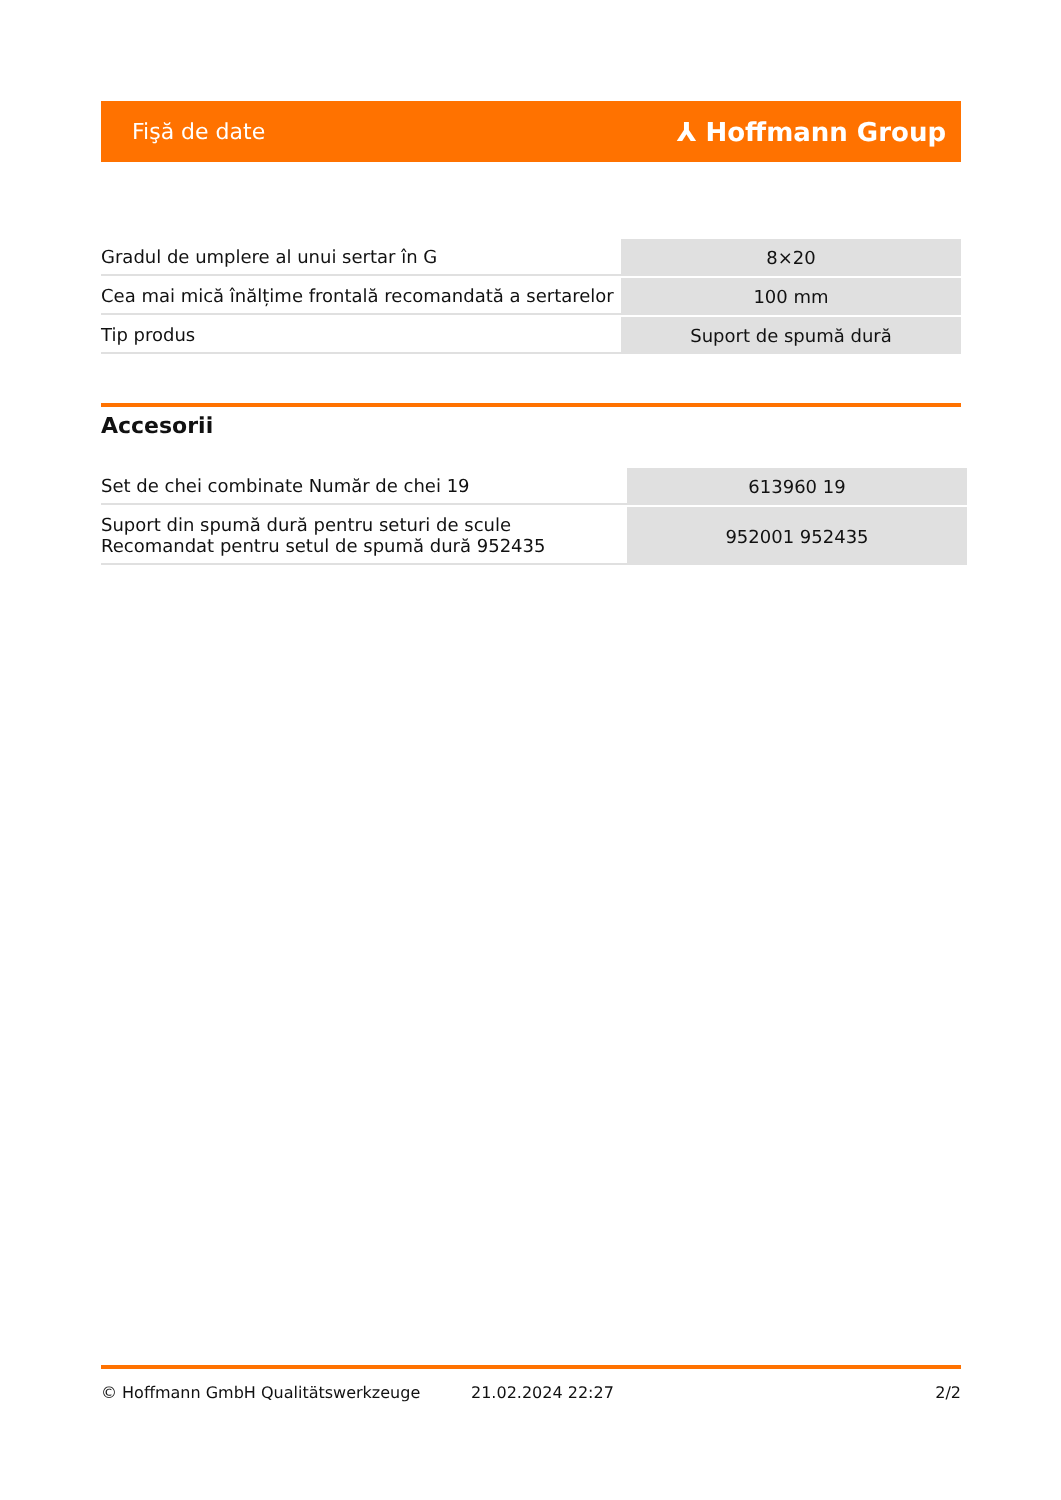Fişă de date ⅄ Hoffmann Group
| Gradul de umplere al unui sertar în G | 8×20 |
| Cea mai mică înălțime frontală recomandată a sertarelor | 100 mm |
| Tip produs | Suport de spumă dură |
Accesorii
| Set de chei combinate Număr de chei 19 | 613960 19 |
| Suport din spumă dură pentru seturi de scule Recomandat pentru setul de spumă dură 952435 | 952001 952435 |
© Hoffmann GmbH Qualitätswerkzeuge 21.02.2024 22:27 2/2